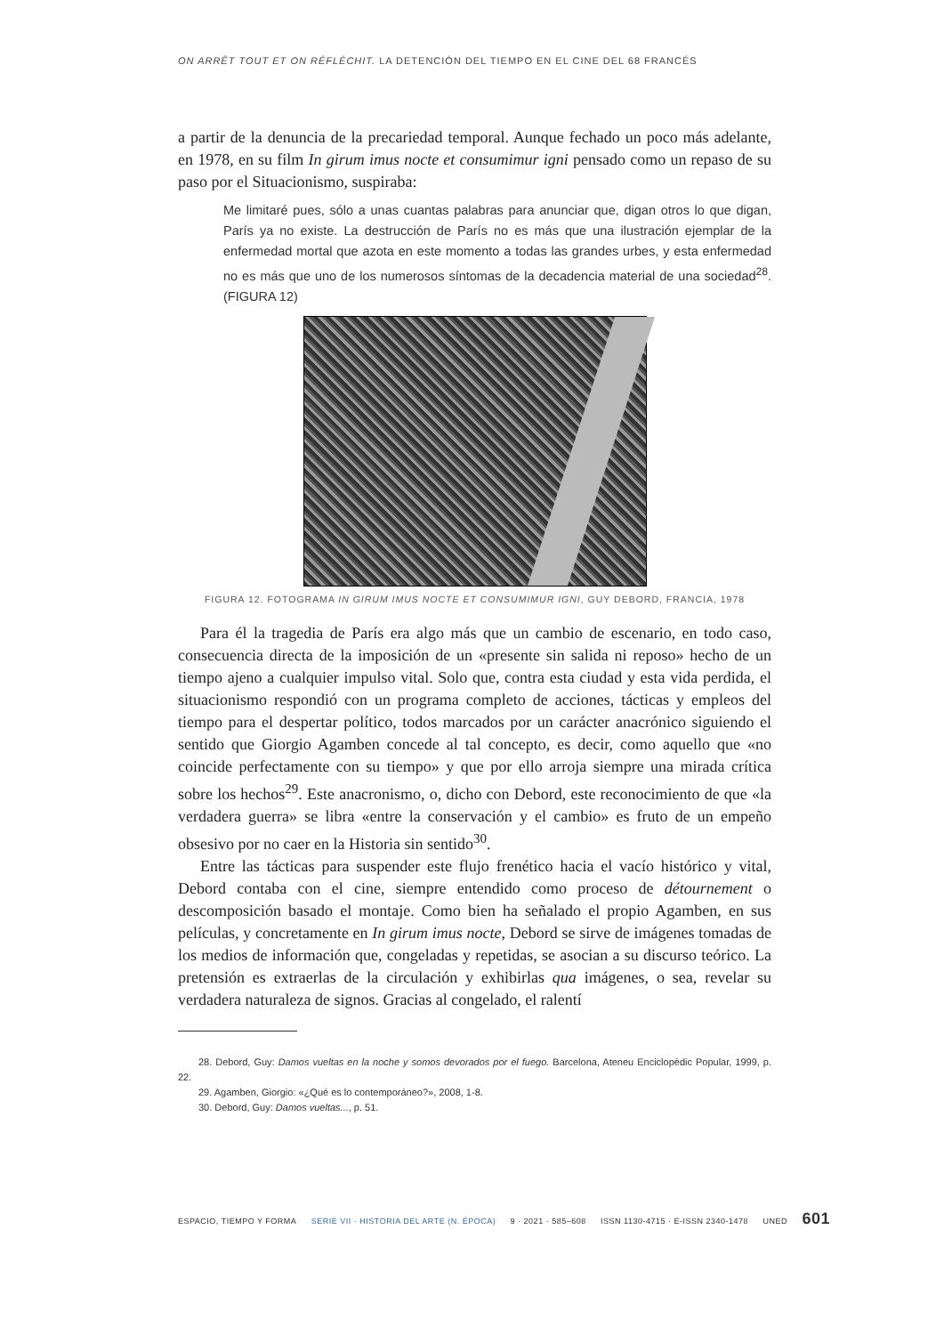ON ARRÊT TOUT ET ON RÉFLÉCHIT. LA DETENCIÓN DEL TIEMPO EN EL CINE DEL 68 FRANCÉS
a partir de la denuncia de la precariedad temporal. Aunque fechado un poco más adelante, en 1978, en su film In girum imus nocte et consumimur igni pensado como un repaso de su paso por el Situacionismo, suspiraba:
Me limitaré pues, sólo a unas cuantas palabras para anunciar que, digan otros lo que digan, París ya no existe. La destrucción de París no es más que una ilustración ejemplar de la enfermedad mortal que azota en este momento a todas las grandes urbes, y esta enfermedad no es más que uno de los numerosos síntomas de la decadencia material de una sociedad<sup>28</sup>. (FIGURA 12)
FIGURA 12. FOTOGRAMA IN GIRUM IMUS NOCTE ET CONSUMIMUR IGNI, GUY DEBORD, FRANCIA, 1978
Para él la tragedia de París era algo más que un cambio de escenario, en todo caso, consecuencia directa de la imposición de un «presente sin salida ni reposo» hecho de un tiempo ajeno a cualquier impulso vital. Solo que, contra esta ciudad y esta vida perdida, el situacionismo respondió con un programa completo de acciones, tácticas y empleos del tiempo para el despertar político, todos marcados por un carácter anacrónico siguiendo el sentido que Giorgio Agamben concede al tal concepto, es decir, como aquello que «no coincide perfectamente con su tiempo» y que por ello arroja siempre una mirada crítica sobre los hechos<sup>29</sup>. Este anacronismo, o, dicho con Debord, este reconocimiento de que «la verdadera guerra» se libra «entre la conservación y el cambio» es fruto de un empeño obsesivo por no caer en la Historia sin sentido<sup>30</sup>.
Entre las tácticas para suspender este flujo frenético hacia el vacío histórico y vital, Debord contaba con el cine, siempre entendido como proceso de détournement o descomposición basado el montaje. Como bien ha señalado el propio Agamben, en sus películas, y concretamente en In girum imus nocte, Debord se sirve de imágenes tomadas de los medios de información que, congeladas y repetidas, se asocian a su discurso teórico. La pretensión es extraerlas de la circulación y exhibirlas qua imágenes, o sea, revelar su verdadera naturaleza de signos. Gracias al congelado, el ralentí
28. Debord, Guy: Damos vueltas en la noche y somos devorados por el fuego. Barcelona, Ateneu Enciclopèdic Popular, 1999, p. 22.
29. Agamben, Giorgio: «¿Qué es lo contemporáneo?», 2008, 1-8.
30. Debord, Guy: Damos vueltas..., p. 51.
ESPACIO, TIEMPO Y FORMA SERIE VII · HISTORIA DEL ARTE (N. ÉPOCA) 9 · 2021 · 585–608 ISSN 1130-4715 · E-ISSN 2340-1478 UNED 601